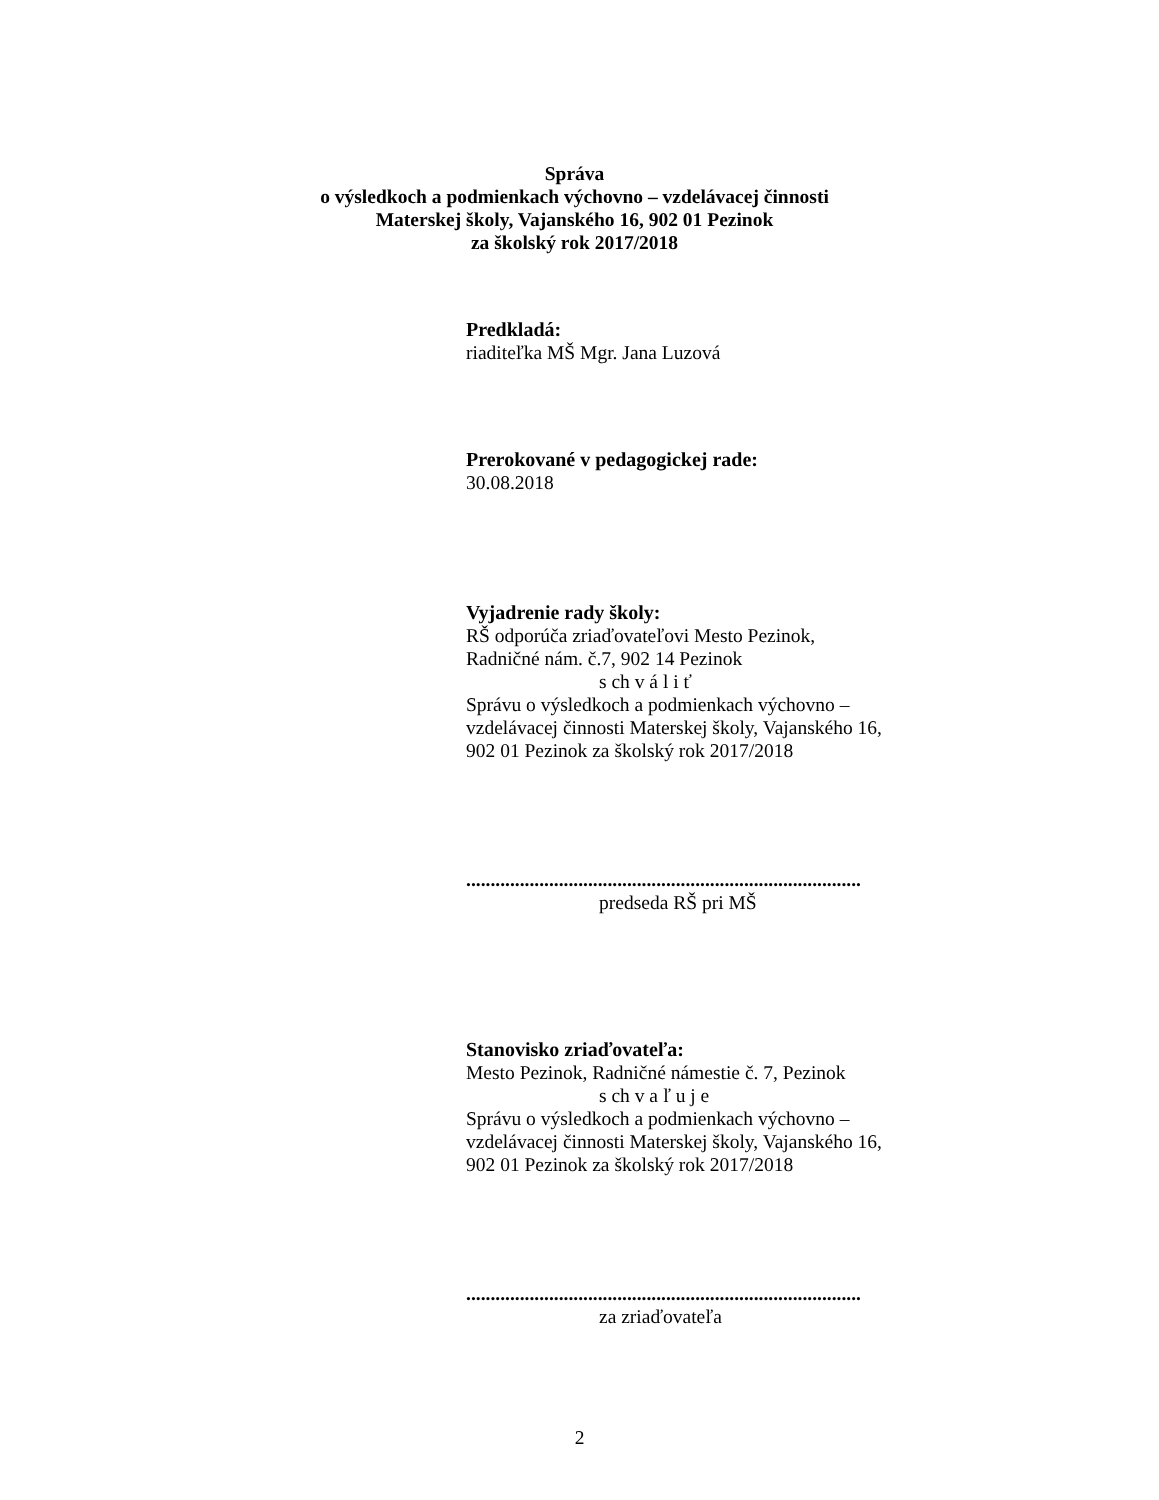Správa
o výsledkoch a podmienkach výchovno – vzdelávacej činnosti
Materskej školy, Vajanského 16, 902 01 Pezinok
za školský rok 2017/2018
Predkladá:
riaditeľka MŠ Mgr. Jana Luzová
Prerokované v pedagogickej rade:
30.08.2018
Vyjadrenie rady školy:
RŠ odporúča zriaďovateľovi Mesto Pezinok,
Radničné nám. č.7, 902 14 Pezinok
s ch v á l i ť
Správu o výsledkoch a podmienkach výchovno –
vzdelávacej činnosti Materskej školy, Vajanského 16,
902 01 Pezinok za školský rok 2017/2018
.................................................................................
predseda RŠ pri MŠ
Stanovisko zriaďovateľa:
Mesto Pezinok, Radničné námestie č. 7, Pezinok
s ch v a ľ u j e
Správu o výsledkoch a podmienkach výchovno –
vzdelávacej činnosti Materskej školy, Vajanského 16,
902 01 Pezinok za školský rok 2017/2018
.................................................................................
za zriaďovateľa
2